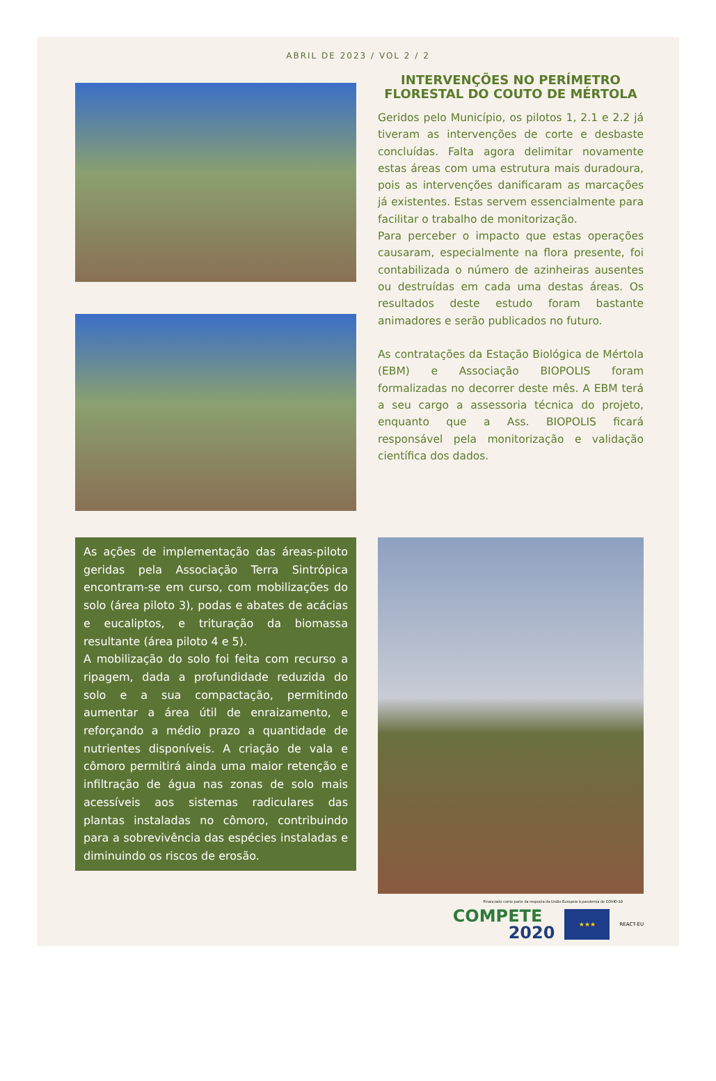ABRIL DE 2023 / VOL 2 / 2
INTERVENÇÕES NO PERÍMETRO FLORESTAL DO COUTO DE MÉRTOLA
Geridos pelo Município, os pilotos 1, 2.1 e 2.2 já tiveram as intervenções de corte e desbaste concluídas. Falta agora delimitar novamente estas áreas com uma estrutura mais duradoura, pois as intervenções danificaram as marcações já existentes. Estas servem essencialmente para facilitar o trabalho de monitorização.
Para perceber o impacto que estas operações causaram, especialmente na flora presente, foi contabilizada o número de azinheiras ausentes ou destruídas em cada uma destas áreas. Os resultados deste estudo foram bastante animadores e serão publicados no futuro.
As contratações da Estação Biológica de Mértola (EBM) e Associação BIOPOLIS foram formalizadas no decorrer deste mês. A EBM terá a seu cargo a assessoria técnica do projeto, enquanto que a Ass. BIOPOLIS ficará responsável pela monitorização e validação científica dos dados.
As ações de implementação das áreas-piloto geridas pela Associação Terra Sintrópica encontram-se em curso, com mobilizações do solo (área piloto 3), podas e abates de acácias e eucaliptos, e trituração da biomassa resultante (área piloto 4 e 5).
A mobilização do solo foi feita com recurso a ripagem, dada a profundidade reduzida do solo e a sua compactação, permitindo aumentar a área útil de enraizamento, e reforçando a médio prazo a quantidade de nutrientes disponíveis. A criação de vala e cômoro permitirá ainda uma maior retenção e infiltração de água nas zonas de solo mais acessíveis aos sistemas radiculares das plantas instaladas no cômoro, contribuindo para a sobrevivência das espécies instaladas e diminuindo os riscos de erosão.
Financiado como parte da resposta da União Europeia à pandemia de COVID-19
COMPETE
2020
★★★
REACT-EU